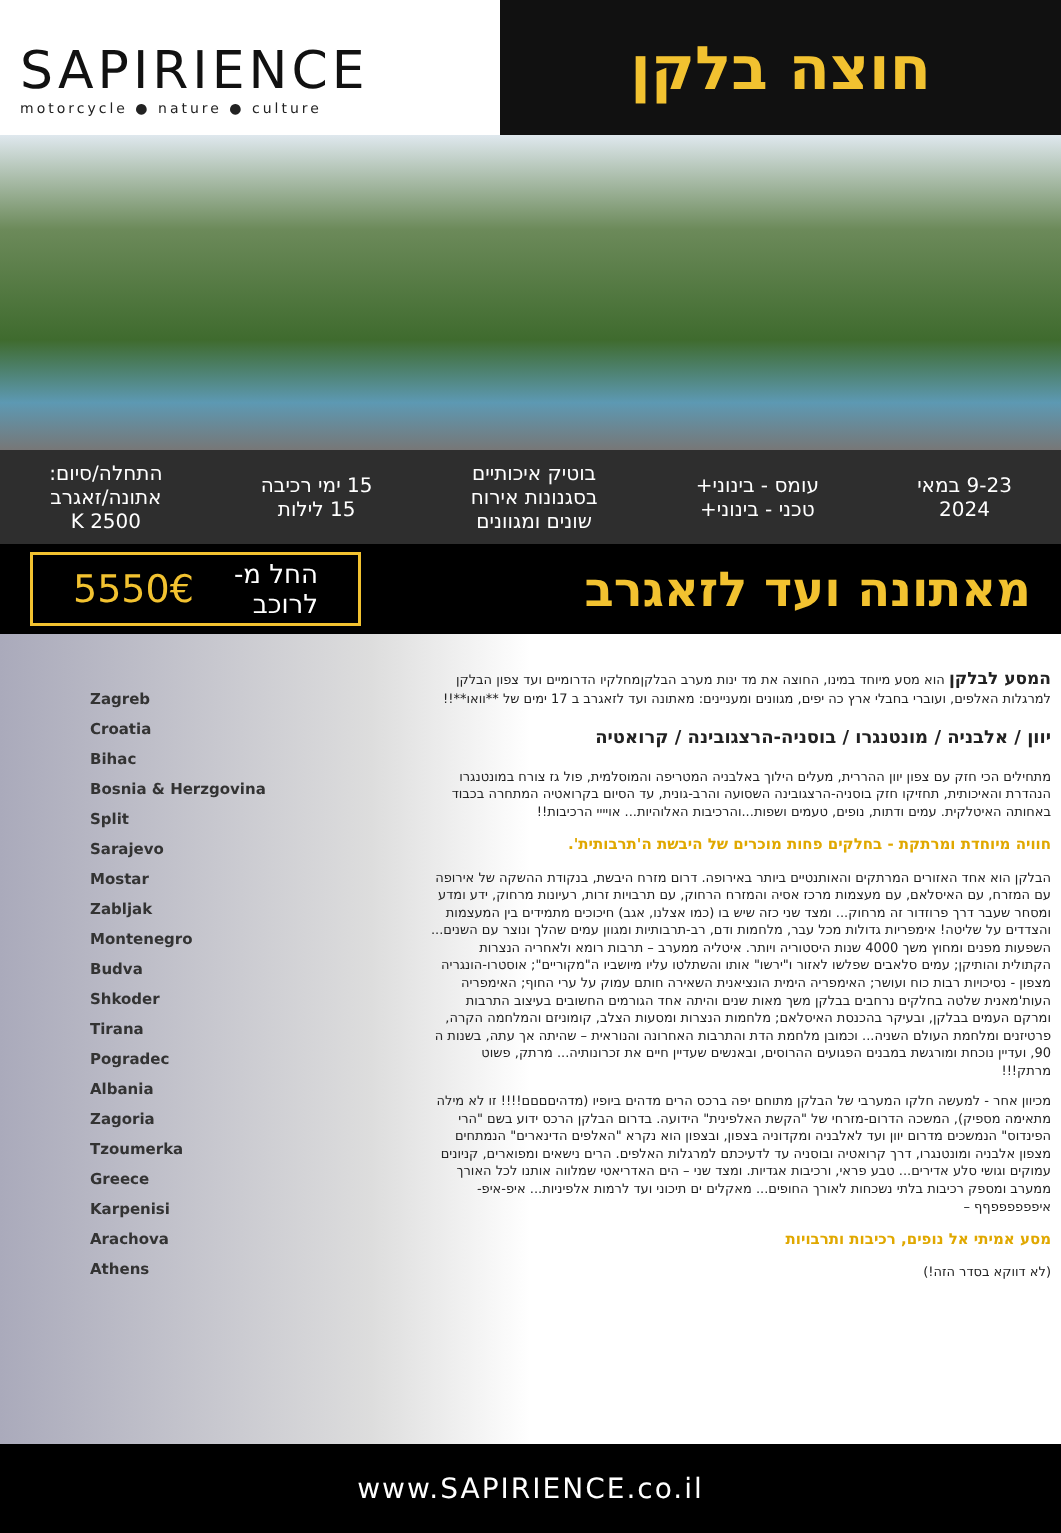SAPIRIENCE
motorcycle ● nature ● culture
חוצה בלקן
9-23 במאי
2024
עומס - בינוני+
טכני - בינוני+
בוטיק איכותיים
בסגנונות אירוח
שונים ומגוונים
15 ימי רכיבה
15 לילות
התחלה/סיום:
אתונה/זאגרב
2500 K
מאתונה ועד לזאגרב
החל מ-
לרוכב 5550€
Zagreb
Croatia
Bihac
Bosnia & Herzgovina
Split
Sarajevo
Mostar
Zabljak
Montenegro
Budva
Shkoder
Tirana
Pogradec
Albania
Zagoria
Tzoumerka
Greece
Karpenisi
Arachova
Athens
המסע לבלקן הוא מסע מיוחד במינו, החוצה את מד ינות מערב הבלקןמחלקיו הדרומיים ועד צפון הבלקן למרגלות האלפים, ועוברי בחבלי ארץ כה יפים, מגוונים ומעניינים: מאתונה ועד לזאגרב ב 17 ימים של **וואו**!!
יוון / אלבניה / מונטנגרו / בוסניה-הרצגובינה / קרואטיה
מתחילים הכי חזק עם צפון יוון ההררית, מעלים הילוך באלבניה המטריפה והמוסלמית, פול גז צורח במונטנגרו הנהדרת והאיכותית, תחזיקו חזק בוסניה-הרצגובינה השסועה והרב-גונית, עד הסיום בקרואטיה המתחרה בכבוד באחותה האיטלקית. עמים ודתות, נופים, טעמים ושפות...והרכיבות האלוהיות... אויייי הרכיבות!!
חוויה מיוחדת ומרתקת - בחלקים פחות מוכרים של היבשת ה'תרבותית'.
הבלקן הוא אחד האזורים המרתקים והאותנטיים ביותר באירופה. דרום מזרח היבשת, בנקודת ההשקה של אירופה עם המזרח, עם האיסלאם, עם מעצמות מרכז אסיה והמזרח הרחוק, עם תרבויות זרות, רעיונות מרחוק, ידע ומדע ומסחר שעבר דרך פרוזדור זה מרחוק... ומצד שני כזה שיש בו (כמו אצלנו, אגב) חיכוכים מתמידים בין המעצמות והצדדים על שליטה! אימפריות גדולות מכל עבר, מלחמות ודם, רב-תרבותיות ומגוון עמים שהלך ונוצר עם השנים... השפעות מפנים ומחוץ משך 4000 שנות היסטוריה ויותר. איטליה ממערב – תרבות רומא ולאחריה הנצרות הקתולית והותיקן; עמים סלאבים שפלשו לאזור ו"ירשו" אותו והשתלטו עליו מיושביו ה"מקוריים"; אוסטרו-הונגריה מצפון - נסיכויות רבות כוח ועושר; האימפריה הימית הונציאנית השאירה חותם עמוק על ערי החוף; האימפריה העות'מאנית שלטה בחלקים נרחבים בבלקן משך מאות שנים והיתה אחד הגורמים החשובים בעיצוב התרבות ומרקם העמים בבלקן, ובעיקר בהכנסת האיסלאם; מלחמות הנצרות ומסעות הצלב, קומוניזם והמלחמה הקרה, פרטיזנים ומלחמת העולם השניה... וכמובן מלחמת הדת והתרבות האחרונה והנוראית – שהיתה אך עתה, בשנות ה 90, ועדיין נוכחת ומורגשת במבנים הפגועים ההרוסים, ובאנשים שעדיין חיים את זכרונותיה... מרתק, פשוט מרתק!!!
מכיוון אחר - למעשה חלקו המערבי של הבלקן מתוחם יפה ברכס הרים מדהים ביופיו (מדהיםםםם!!!! זו לא מילה מתאימה מספיק), המשכה הדרום-מזרחי של "הקשת האלפינית" הידועה. בדרום הבלקן הרכס ידוע בשם "הרי הפינדוס" הנמשכים מדרום יוון ועד לאלבניה ומקדוניה בצפון, ובצפון הוא נקרא "האלפים הדינארים" הנמתחים מצפון אלבניה ומונטנגרו, דרך קרואטיה ובוסניה עד לדעיכתם למרגלות האלפים. הרים נישאים ומפוארים, קניונים עמוקים וגושי סלע אדירים... טבע פראי, ורכיבות אגדיות. ומצד שני – הים האדריאטי שמלווה אותנו לכל האורך ממערב ומספק רכיבות בלתי נשכחות לאורך החופים... מאקלים ים תיכוני ועד לרמות אלפיניות... איפ-איפ-איפפפפפפףף –
מסע אמיתי אל נופים, רכיבות ותרבויות
(לא דווקא בסדר הזה!)
www.SAPIRIENCE.co.il